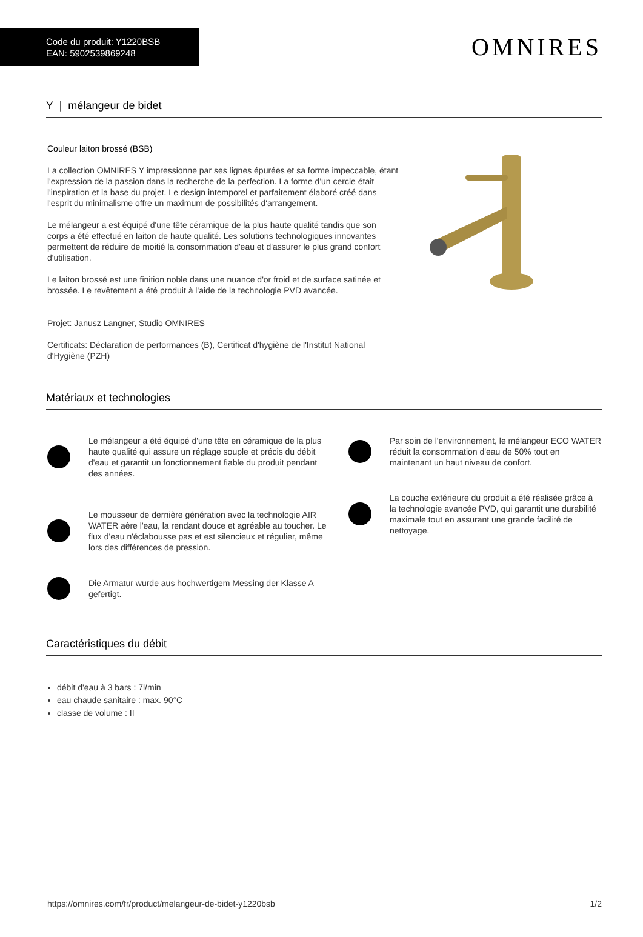Code du produit: Y1220BSB
EAN: 5902539869248
OMNIRES
Y | mélangeur de bidet
Couleur laiton brossé (BSB)
La collection OMNIRES Y impressionne par ses lignes épurées et sa forme impeccable, étant l'expression de la passion dans la recherche de la perfection. La forme d'un cercle était l'inspiration et la base du projet. Le design intemporel et parfaitement élaboré créé dans l'esprit du minimalisme offre un maximum de possibilités d'arrangement.
Le mélangeur a est équipé d'une tête céramique de la plus haute qualité tandis que son corps a été effectué en laiton de haute qualité. Les solutions technologiques innovantes permettent de réduire de moitié la consommation d'eau et d'assurer le plus grand confort d'utilisation.
Le laiton brossé est une finition noble dans une nuance d'or froid et de surface satinée et brossée. Le revêtement a été produit à l'aide de la technologie PVD avancée.
Projet: Janusz Langner, Studio OMNIRES
Certificats: Déclaration de performances (B), Certificat d'hygiène de l'Institut National d'Hygiène (PZH)
Matériaux et technologies
Le mélangeur a été équipé d'une tête en céramique de la plus haute qualité qui assure un réglage souple et précis du débit d'eau et garantit un fonctionnement fiable du produit pendant des années.
Le mousseur de dernière génération avec la technologie AIR WATER aère l'eau, la rendant douce et agréable au toucher. Le flux d'eau n'éclabousse pas et est silencieux et régulier, même lors des différences de pression.
Die Armatur wurde aus hochwertigem Messing der Klasse A gefertigt.
Par soin de l'environnement, le mélangeur ECO WATER réduit la consommation d'eau de 50% tout en maintenant un haut niveau de confort.
La couche extérieure du produit a été réalisée grâce à la technologie avancée PVD, qui garantit une durabilité maximale tout en assurant une grande facilité de nettoyage.
Caractéristiques du débit
débit d'eau à 3 bars : 7l/min
eau chaude sanitaire : max. 90°C
classe de volume : II
https://omnires.com/fr/product/melangeur-de-bidet-y1220bsb 1/2